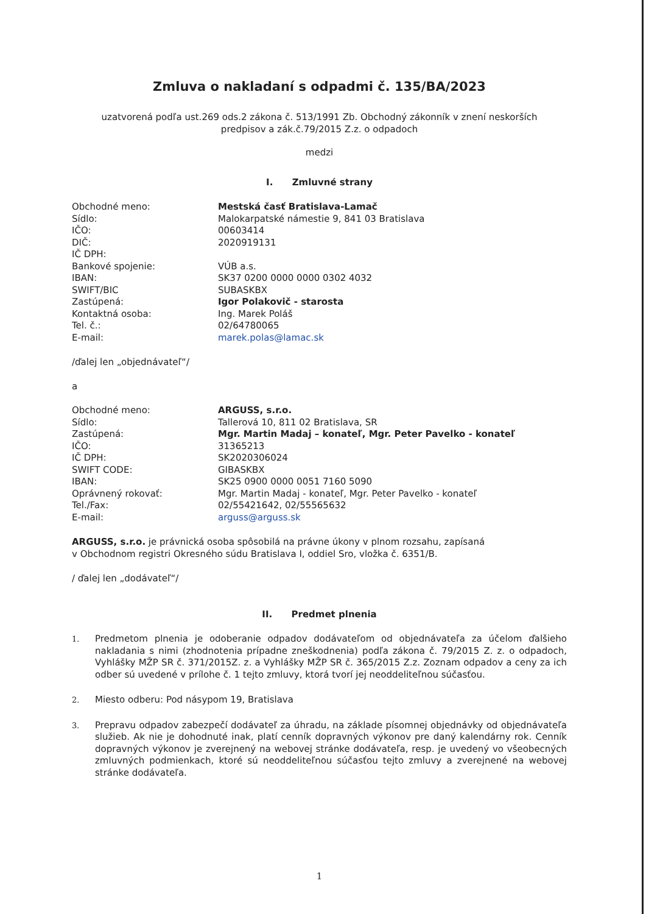Zmluva o nakladaní s odpadmi č. 135/BA/2023
uzatvorená podľa ust.269 ods.2 zákona č. 513/1991 Zb. Obchodný zákonník v znení neskorších
predpisov a zák.č.79/2015 Z.z. o odpadoch
medzi
I. Zmluvné strany
| Obchodné meno: | Mestská časť Bratislava-Lamač |
| Sídlo: | Malokarpatské námestie 9, 841 03 Bratislava |
| IČO: | 00603414 |
| DIČ: | 2020919131 |
| IČ DPH: | |
| Bankové spojenie: | VÚB a.s. |
| IBAN: | SK37 0200 0000 0000 0302 4032 |
| SWIFT/BIC | SUBASKBX |
| Zastúpená: | Igor Polakovič - starosta |
| Kontaktná osoba: | Ing. Marek Poláš |
| Tel. č.: | 02/64780065 |
| E-mail: | marek.polas@lamac.sk |
/ďalej len „objednávateľ“/
a
| Obchodné meno: | ARGUSS, s.r.o. |
| Sídlo: | Tallerová 10, 811 02 Bratislava, SR |
| Zastúpená: | Mgr. Martin Madaj – konateľ, Mgr. Peter Pavelko - konateľ |
| IČO: | 31365213 |
| IČ DPH: | SK2020306024 |
| SWIFT CODE: | GIBASKBX |
| IBAN: | SK25 0900 0000 0051 7160 5090 |
| Oprávnený rokovať: | Mgr. Martin Madaj - konateľ, Mgr. Peter Pavelko - konateľ |
| Tel./Fax: | 02/55421642, 02/55565632 |
| E-mail: | arguss@arguss.sk |
ARGUSS, s.r.o. je právnická osoba spôsobilá na právne úkony v plnom rozsahu, zapísaná
v Obchodnom registri Okresného súdu Bratislava I, oddiel Sro, vložka č. 6351/B.
/ ďalej len „dodávateľ“/
II. Predmet plnenia
1.
Predmetom plnenia je odoberanie odpadov dodávateľom od objednávateľa za účelom ďalšieho nakladania s nimi (zhodnotenia prípadne zneškodnenia) podľa zákona č. 79/2015 Z. z. o odpadoch, Vyhlášky MŽP SR č. 371/2015Z. z. a Vyhlášky MŽP SR č. 365/2015 Z.z. Zoznam odpadov a ceny za ich odber sú uvedené v prílohe č. 1 tejto zmluvy, ktorá tvorí jej neoddeliteľnou súčasťou.
2.
Miesto odberu: Pod násypom 19, Bratislava
3.
Prepravu odpadov zabezpečí dodávateľ za úhradu, na základe písomnej objednávky od objednávateľa služieb. Ak nie je dohodnuté inak, platí cenník dopravných výkonov pre daný kalendárny rok. Cenník dopravných výkonov je zverejnený na webovej stránke dodávateľa, resp. je uvedený vo všeobecných zmluvných podmienkach, ktoré sú neoddeliteľnou súčasťou tejto zmluvy a zverejnené na webovej stránke dodávateľa.
1